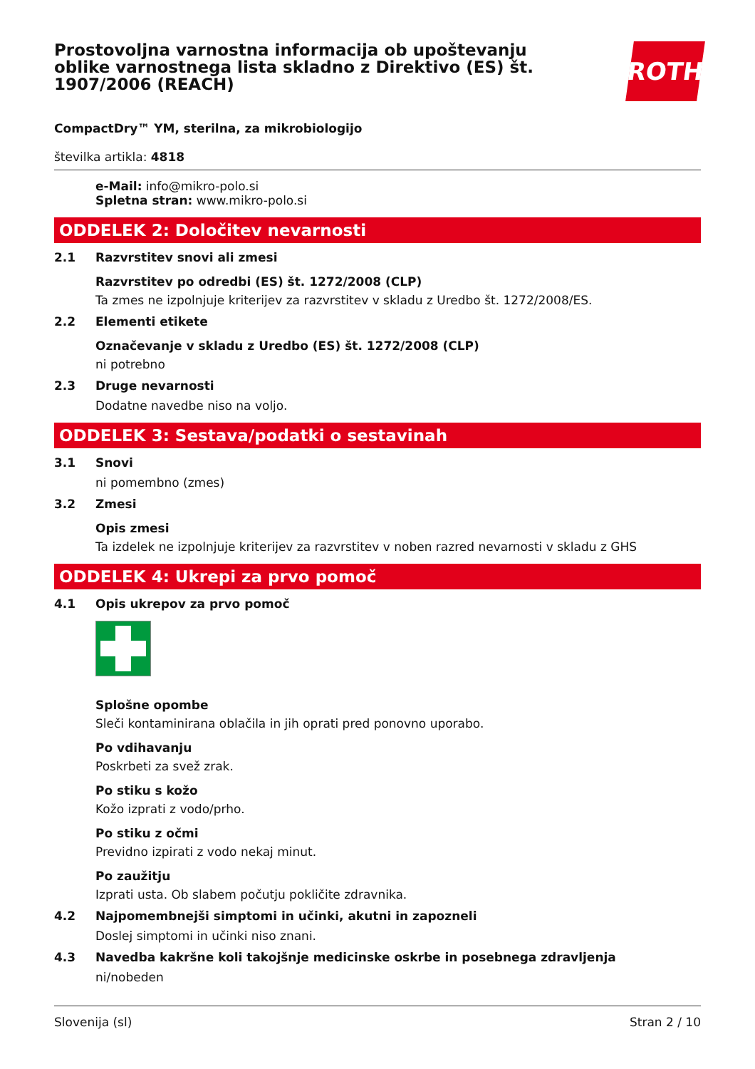Prostovoljna varnostna informacija ob upoštevanju oblike varnostnega lista skladno z Direktivo (ES) št. 1907/2006 (REACH)
ROTH
CompactDry™ YM, sterilna, za mikrobiologijo
številka artikla: 4818
e-Mail: info@mikro-polo.si
Spletna stran: www.mikro-polo.si
ODDELEK 2: Določitev nevarnosti
2.1 Razvrstitev snovi ali zmesi
Razvrstitev po odredbi (ES) št. 1272/2008 (CLP)
Ta zmes ne izpolnjuje kriterijev za razvrstitev v skladu z Uredbo št. 1272/2008/ES.
2.2 Elementi etikete
Označevanje v skladu z Uredbo (ES) št. 1272/2008 (CLP)
ni potrebno
2.3 Druge nevarnosti
Dodatne navedbe niso na voljo.
ODDELEK 3: Sestava/podatki o sestavinah
3.1 Snovi
ni pomembno (zmes)
3.2 Zmesi
Opis zmesi
Ta izdelek ne izpolnjuje kriterijev za razvrstitev v noben razred nevarnosti v skladu z GHS
ODDELEK 4: Ukrepi za prvo pomoč
4.1 Opis ukrepov za prvo pomoč
Splošne opombe
Sleči kontaminirana oblačila in jih oprati pred ponovno uporabo.
Po vdihavanju
Poskrbeti za svež zrak.
Po stiku s kožo
Kožo izprati z vodo/prho.
Po stiku z očmi
Previdno izpirati z vodo nekaj minut.
Po zaužitju
Izprati usta. Ob slabem počutju pokličite zdravnika.
4.2 Najpomembnejši simptomi in učinki, akutni in zapozneli
Doslej simptomi in učinki niso znani.
4.3 Navedba kakršne koli takojšnje medicinske oskrbe in posebnega zdravljenja
ni/nobeden
Slovenija (sl) Stran 2 / 10